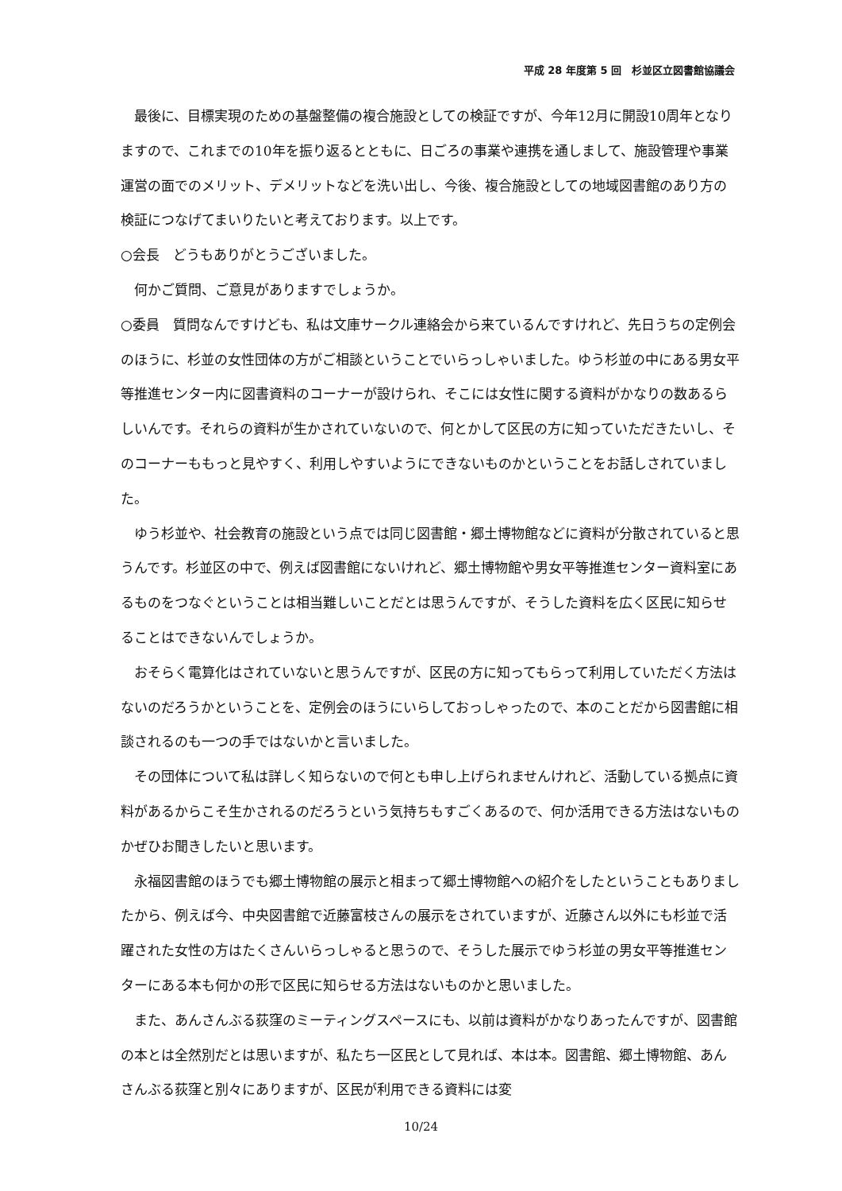平成 28 年度第 5 回　杉並区立図書館協議会
最後に、目標実現のための基盤整備の複合施設としての検証ですが、今年12月に開設10周年となりますので、これまでの10年を振り返るとともに、日ごろの事業や連携を通しまして、施設管理や事業運営の面でのメリット、デメリットなどを洗い出し、今後、複合施設としての地域図書館のあり方の検証につなげてまいりたいと考えております。以上です。
○会長　どうもありがとうございました。
何かご質問、ご意見がありますでしょうか。
○委員　質問なんですけども、私は文庫サークル連絡会から来ているんですけれど、先日うちの定例会のほうに、杉並の女性団体の方がご相談ということでいらっしゃいました。ゆう杉並の中にある男女平等推進センター内に図書資料のコーナーが設けられ、そこには女性に関する資料がかなりの数あるらしいんです。それらの資料が生かされていないので、何とかして区民の方に知っていただきたいし、そのコーナーももっと見やすく、利用しやすいようにできないものかということをお話しされていました。
ゆう杉並や、社会教育の施設という点では同じ図書館・郷土博物館などに資料が分散されていると思うんです。杉並区の中で、例えば図書館にないけれど、郷土博物館や男女平等推進センター資料室にあるものをつなぐということは相当難しいことだとは思うんですが、そうした資料を広く区民に知らせることはできないんでしょうか。
おそらく電算化はされていないと思うんですが、区民の方に知ってもらって利用していただく方法はないのだろうかということを、定例会のほうにいらしておっしゃったので、本のことだから図書館に相談されるのも一つの手ではないかと言いました。
その団体について私は詳しく知らないので何とも申し上げられませんけれど、活動している拠点に資料があるからこそ生かされるのだろうという気持ちもすごくあるので、何か活用できる方法はないものかぜひお聞きしたいと思います。
永福図書館のほうでも郷土博物館の展示と相まって郷土博物館への紹介をしたということもありましたから、例えば今、中央図書館で近藤富枝さんの展示をされていますが、近藤さん以外にも杉並で活躍された女性の方はたくさんいらっしゃると思うので、そうした展示でゆう杉並の男女平等推進センターにある本も何かの形で区民に知らせる方法はないものかと思いました。
また、あんさんぶる荻窪のミーティングスペースにも、以前は資料がかなりあったんですが、図書館の本とは全然別だとは思いますが、私たち一区民として見れば、本は本。図書館、郷土博物館、あんさんぶる荻窪と別々にありますが、区民が利用できる資料には変
10/24